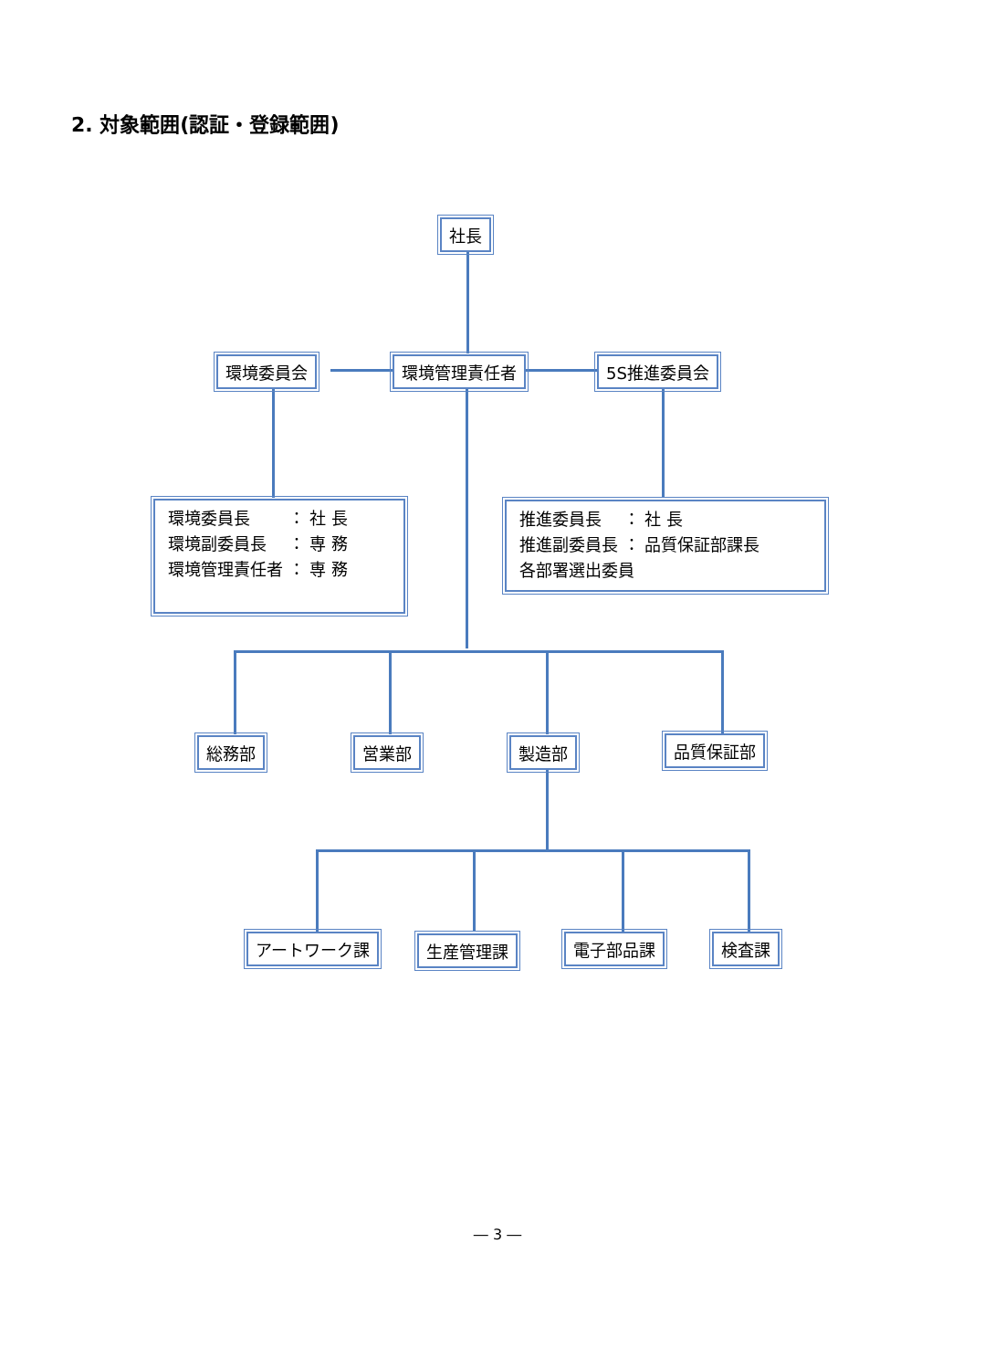2. 対象範囲(認証・登録範囲)
社長
環境委員会 環境管理責任者 5S推進委員会
環境委員長　　 ： 社 長
環境副委員長　 ： 専 務
環境管理責任者 ： 専 務
推進委員長　 ： 社 長
推進副委員長 ： 品質保証部課長
各部署選出委員
総務部 営業部 製造部 品質保証部
アートワーク課 生産管理課 電子部品課 検査課
― 3 ―